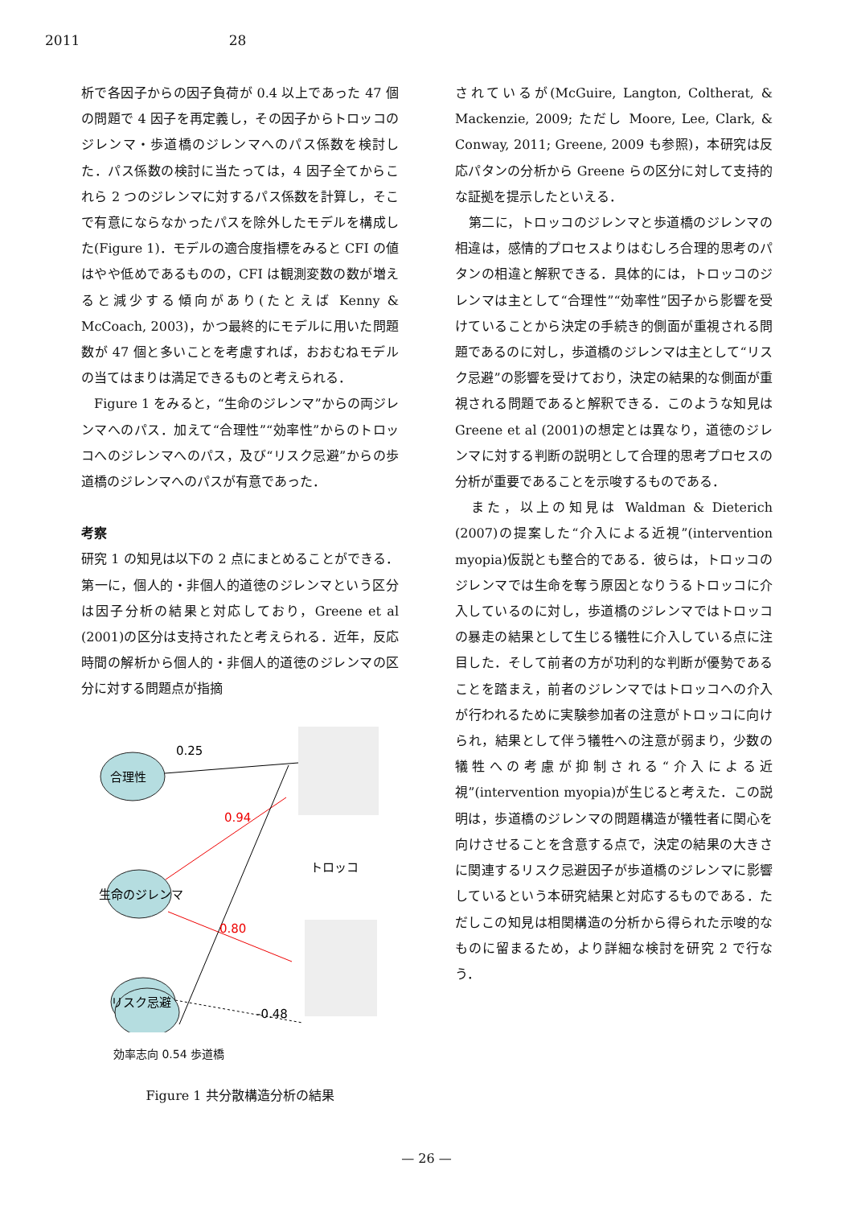2011 28
析で各因子からの因子負荷が 0.4 以上であった 47 個の問題で 4 因子を再定義し，その因子からトロッコのジレンマ・歩道橋のジレンマへのパス係数を検討した．パス係数の検討に当たっては，4 因子全てからこれら 2 つのジレンマに対するパス係数を計算し，そこで有意にならなかったパスを除外したモデルを構成した(Figure 1)．モデルの適合度指標をみると CFI の値はやや低めであるものの，CFI は観測変数の数が増えると減少する傾向があり(たとえば Kenny & McCoach, 2003)，かつ最終的にモデルに用いた問題数が 47 個と多いことを考慮すれば，おおむねモデルの当てはまりは満足できるものと考えられる．
　Figure 1 をみると，“生命のジレンマ”からの両ジレンマへのパス．加えて“合理性”“効率性”からのトロッコへのジレンマへのパス，及び“リスク忌避”からの歩道橋のジレンマへのパスが有意であった．
考察
研究 1 の知見は以下の 2 点にまとめることができる．第一に，個人的・非個人的道徳のジレンマという区分は因子分析の結果と対応しており，Greene et al (2001)の区分は支持されたと考えられる．近年，反応時間の解析から個人的・非個人的道徳のジレンマの区分に対する問題点が指摘
合理性
生命のジレンマ
リスク忌避
0.25
0.94
0.80
-0.48
トロッコ
効率志向 0.54 歩道橋
Figure 1 共分散構造分析の結果
されているが(McGuire, Langton, Coltherat, & Mackenzie, 2009; ただし Moore, Lee, Clark, & Conway, 2011; Greene, 2009 も参照)，本研究は反応パタンの分析から Greene らの区分に対して支持的な証拠を提示したといえる．
　第二に，トロッコのジレンマと歩道橋のジレンマの相違は，感情的プロセスよりはむしろ合理的思考のパタンの相違と解釈できる．具体的には，トロッコのジレンマは主として“合理性”“効率性”因子から影響を受けていることから決定の手続き的側面が重視される問題であるのに対し，歩道橋のジレンマは主として“リスク忌避”の影響を受けており，決定の結果的な側面が重視される問題であると解釈できる．このような知見は Greene et al (2001)の想定とは異なり，道徳のジレンマに対する判断の説明として合理的思考プロセスの分析が重要であることを示唆するものである．
　また，以上の知見は Waldman & Dieterich (2007)の提案した“介入による近視”(intervention myopia)仮説とも整合的である．彼らは，トロッコのジレンマでは生命を奪う原因となりうるトロッコに介入しているのに対し，歩道橋のジレンマではトロッコの暴走の結果として生じる犠牲に介入している点に注目した．そして前者の方が功利的な判断が優勢であることを踏まえ，前者のジレンマではトロッコへの介入が行われるために実験参加者の注意がトロッコに向けられ，結果として伴う犠牲への注意が弱まり，少数の犠牲への考慮が抑制される“介入による近視”(intervention myopia)が生じると考えた．この説明は，歩道橋のジレンマの問題構造が犠牲者に関心を向けさせることを含意する点で，決定の結果の大きさに関連するリスク忌避因子が歩道橋のジレンマに影響しているという本研究結果と対応するものである．ただしこの知見は相関構造の分析から得られた示唆的なものに留まるため，より詳細な検討を研究 2 で行なう．
— 26 —